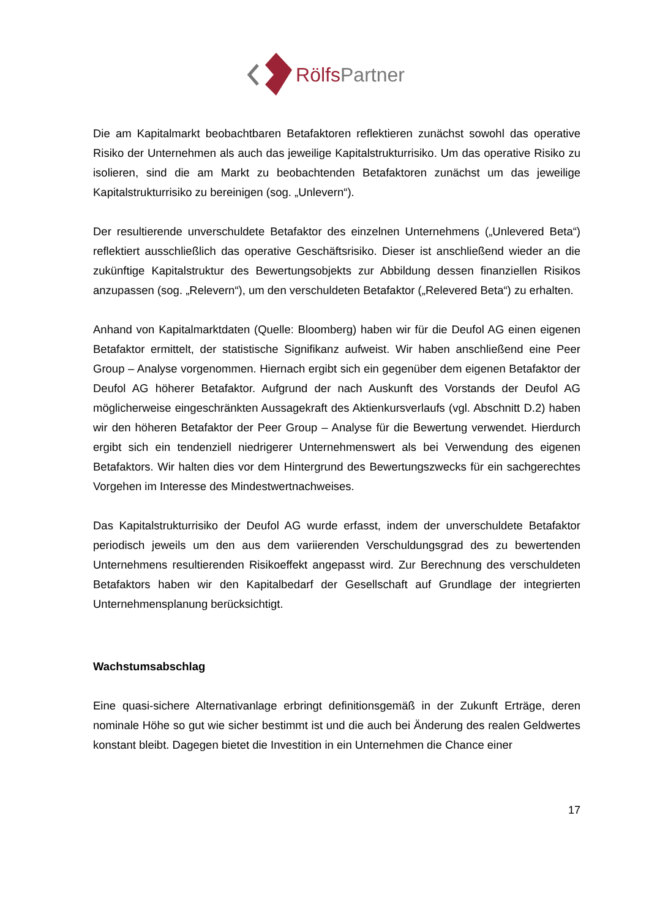RölfsPartner
Die am Kapitalmarkt beobachtbaren Betafaktoren reflektieren zunächst sowohl das operative Risiko der Unternehmen als auch das jeweilige Kapitalstrukturrisiko. Um das operative Risiko zu isolieren, sind die am Markt zu beobachtenden Betafaktoren zunächst um das jeweilige Kapitalstrukturrisiko zu bereinigen (sog. „Unlevern“).
Der resultierende unverschuldete Betafaktor des einzelnen Unternehmens („Unlevered Beta“) reflektiert ausschließlich das operative Geschäftsrisiko. Dieser ist anschließend wieder an die zukünftige Kapitalstruktur des Bewertungsobjekts zur Abbildung dessen finanziellen Risikos anzupassen (sog. „Relevern“), um den verschuldeten Betafaktor („Relevered Beta“) zu erhalten.
Anhand von Kapitalmarktdaten (Quelle: Bloomberg) haben wir für die Deufol AG einen eigenen Betafaktor ermittelt, der statistische Signifikanz aufweist. Wir haben anschließend eine Peer Group – Analyse vorgenommen. Hiernach ergibt sich ein gegenüber dem eigenen Betafaktor der Deufol AG höherer Betafaktor. Aufgrund der nach Auskunft des Vorstands der Deufol AG möglicherweise eingeschränkten Aussagekraft des Aktienkursverlaufs (vgl. Abschnitt D.2) haben wir den höheren Betafaktor der Peer Group – Analyse für die Bewertung verwendet. Hierdurch ergibt sich ein tendenziell niedrigerer Unternehmenswert als bei Verwendung des eigenen Betafaktors. Wir halten dies vor dem Hintergrund des Bewertungszwecks für ein sachgerechtes Vorgehen im Interesse des Mindestwertnachweises.
Das Kapitalstrukturrisiko der Deufol AG wurde erfasst, indem der unverschuldete Betafaktor periodisch jeweils um den aus dem variierenden Verschuldungsgrad des zu bewertenden Unternehmens resultierenden Risikoeffekt angepasst wird. Zur Berechnung des verschuldeten Betafaktors haben wir den Kapitalbedarf der Gesellschaft auf Grundlage der integrierten Unternehmensplanung berücksichtigt.
Wachstumsabschlag
Eine quasi-sichere Alternativanlage erbringt definitionsgemäß in der Zukunft Erträge, deren nominale Höhe so gut wie sicher bestimmt ist und die auch bei Änderung des realen Geldwertes konstant bleibt. Dagegen bietet die Investition in ein Unternehmen die Chance einer
17